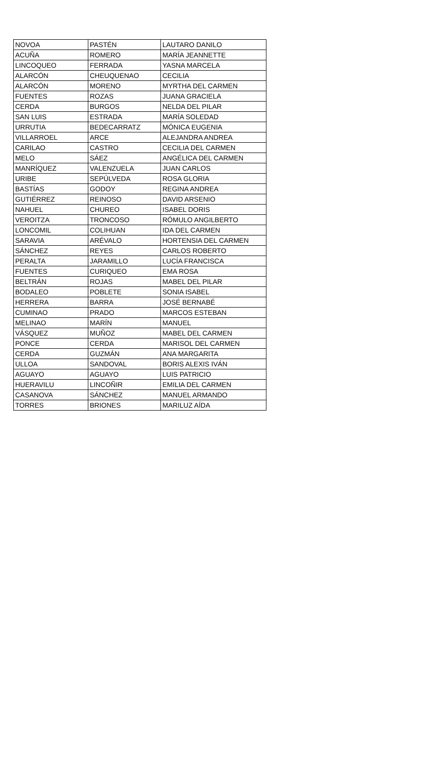| NOVOA | PASTÉN | LAUTARO DANILO |
| ACUÑA | ROMERO | MARÍA JEANNETTE |
| LINCOQUEO | FERRADA | YASNA MARCELA |
| ALARCÓN | CHEUQUENAO | CECILIA |
| ALARCÓN | MORENO | MYRTHA DEL CARMEN |
| FUENTES | ROZAS | JUANA GRACIELA |
| CERDA | BURGOS | NELDA DEL PILAR |
| SAN LUIS | ESTRADA | MARÍA SOLEDAD |
| URRUTIA | BEDECARRATZ | MÓNICA EUGENIA |
| VILLARROEL | ARCE | ALEJANDRA ANDREA |
| CARILAO | CASTRO | CECILIA DEL CARMEN |
| MELO | SÁEZ | ANGÉLICA DEL CARMEN |
| MANRÍQUEZ | VALENZUELA | JUAN CARLOS |
| URIBE | SEPÚLVEDA | ROSA GLORIA |
| BASTÍAS | GODOY | REGINA ANDREA |
| GUTIÉRREZ | REINOSO | DAVID ARSENIO |
| NAHUEL | CHUREO | ISABEL DORIS |
| VEROITZA | TRONCOSO | RÓMULO ANGILBERTO |
| LONCOMIL | COLIHUAN | IDA DEL CARMEN |
| SARAVIA | ARÉVALO | HORTENSIA DEL CARMEN |
| SÁNCHEZ | REYES | CARLOS ROBERTO |
| PERALTA | JARAMILLO | LUCÍA FRANCISCA |
| FUENTES | CURIQUEO | EMA ROSA |
| BELTRÁN | ROJAS | MABEL DEL PILAR |
| BODALEO | POBLETE | SONIA ISABEL |
| HERRERA | BARRA | JOSÉ BERNABÉ |
| CUMINAO | PRADO | MARCOS ESTEBAN |
| MELINAO | MARÍN | MANUEL |
| VÁSQUEZ | MUÑOZ | MABEL DEL CARMEN |
| PONCE | CERDA | MARISOL DEL CARMEN |
| CERDA | GUZMÁN | ANA MARGARITA |
| ULLOA | SANDOVAL | BORIS ALEXIS IVÁN |
| AGUAYO | AGUAYO | LUIS PATRICIO |
| HUERAVILU | LINCOÑIR | EMILIA DEL CARMEN |
| CASANOVA | SÁNCHEZ | MANUEL ARMANDO |
| TORRES | BRIONES | MARILUZ AÍDA |